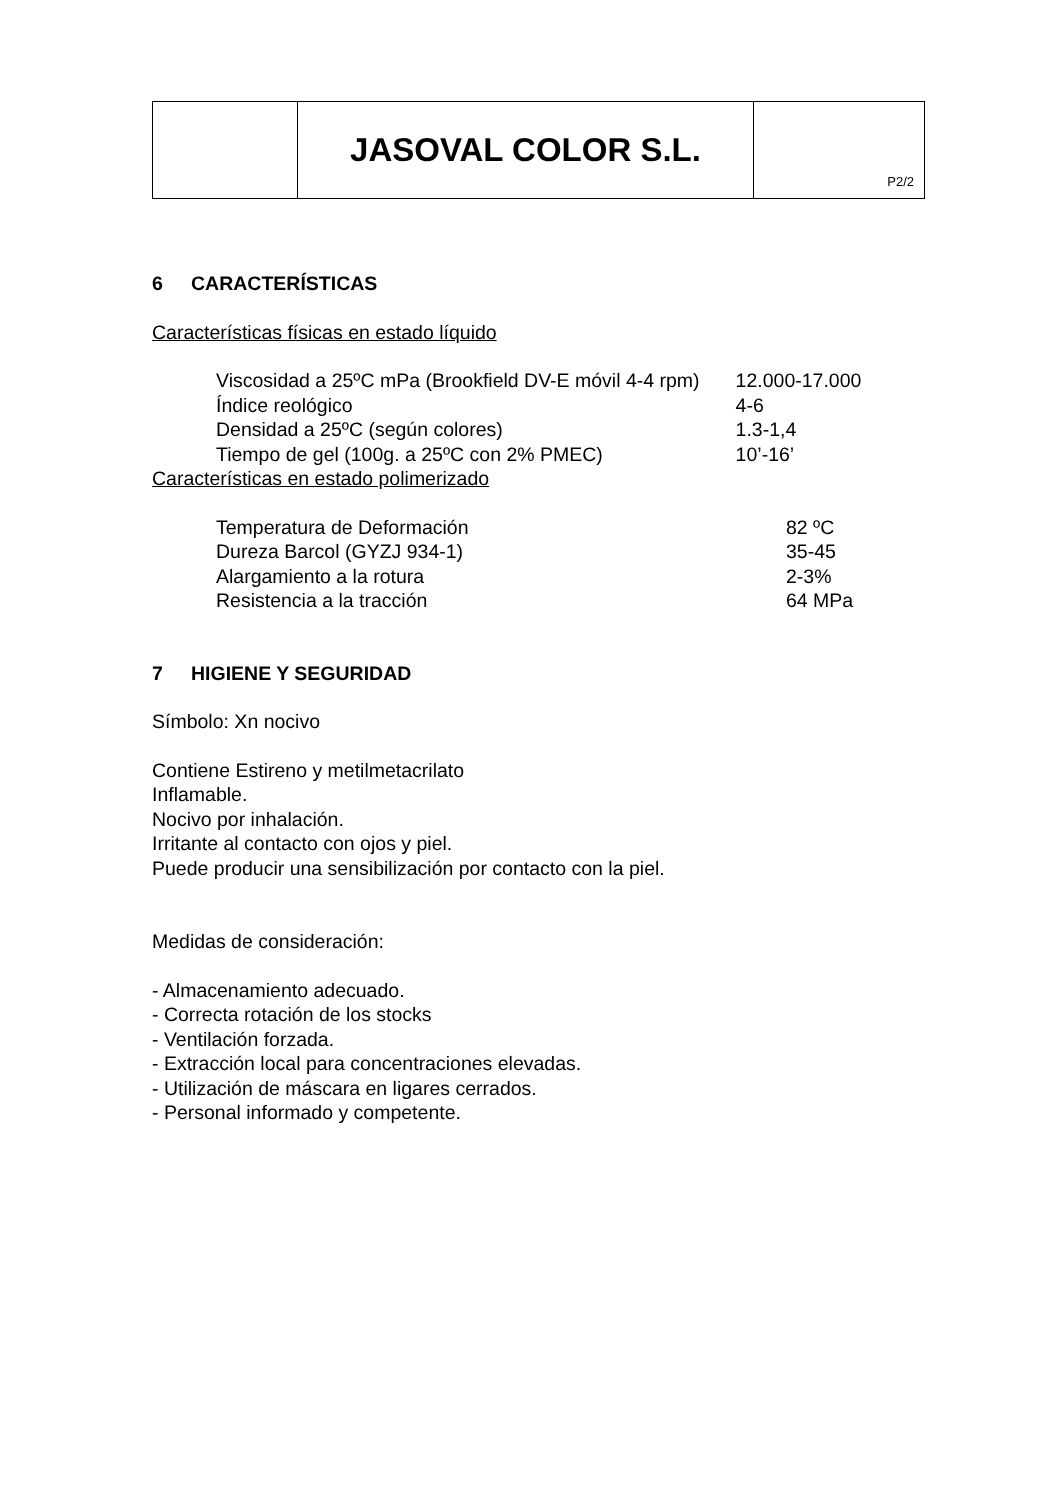| | JASOVAL COLOR S.L. | P2/2 |
6 CARACTERÍSTICAS
Características físicas en estado líquido
| Viscosidad a 25ºC mPa (Brookfield DV-E móvil 4-4 rpm) | 12.000-17.000 |
| Índice reológico | 4-6 |
| Densidad a 25ºC (según colores) | 1.3-1,4 |
| Tiempo de gel (100g. a 25ºC con 2% PMEC) | 10’-16’ |
Características en estado polimerizado
| Temperatura de Deformación | 82 ºC |
| Dureza Barcol (GYZJ 934-1) | 35-45 |
| Alargamiento a la rotura | 2-3% |
| Resistencia a la tracción | 64 MPa |
7 HIGIENE Y SEGURIDAD
Símbolo: Xn nocivo
Contiene Estireno y metilmetacrilato
Inflamable.
Nocivo por inhalación.
Irritante al contacto con ojos y piel.
Puede producir una sensibilización por contacto con la piel.
Medidas de consideración:
- Almacenamiento adecuado.
- Correcta rotación de los stocks
- Ventilación forzada.
- Extracción local para concentraciones elevadas.
- Utilización de máscara en ligares cerrados.
- Personal informado y competente.